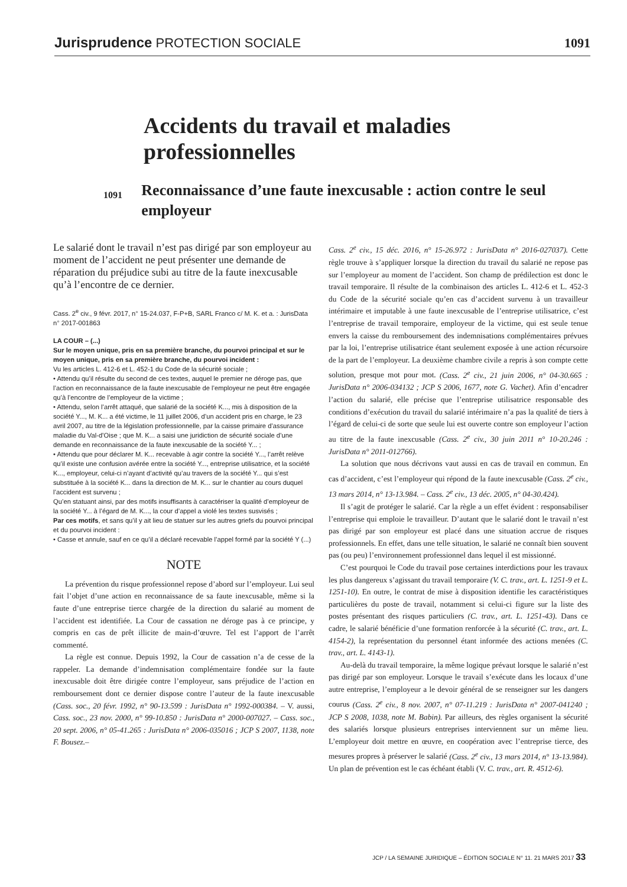Jurisprudence PROTECTION SOCIALE
1091
Accidents du travail et maladies professionnelles
1091
Reconnaissance d’une faute inexcusable : action contre le seul employeur
Le salarié dont le travail n’est pas dirigé par son employeur au moment de l’accident ne peut présenter une demande de réparation du préjudice subi au titre de la faute inexcusable qu’à l’encontre de ce dernier.
Cass. 2<sup>e</sup> civ., 9 févr. 2017, n° 15-24.037, F-P+B, SARL Franco c/ M. K. et a. : JurisData n° 2017-001863
LA COUR – (...)
Sur le moyen unique, pris en sa première branche, du pourvoi principal et sur le moyen unique, pris en sa première branche, du pourvoi incident :
Vu les articles L. 412-6 et L. 452-1 du Code de la sécurité sociale ;
• Attendu qu’il résulte du second de ces textes, auquel le premier ne déroge pas, que l’action en reconnaissance de la faute inexcusable de l’employeur ne peut être engagée qu’à l’encontre de l’employeur de la victime ;
• Attendu, selon l’arrêt attaqué, que salarié de la société K..., mis à disposition de la société Y..., M. K... a été victime, le 11 juillet 2006, d’un accident pris en charge, le 23 avril 2007, au titre de la législation professionnelle, par la caisse primaire d’assurance maladie du Val-d’Oise ; que M. K... a saisi une juridiction de sécurité sociale d’une demande en reconnaissance de la faute inexcusable de la société Y... ;
• Attendu que pour déclarer M. K... recevable à agir contre la société Y..., l’arrêt relève qu’il existe une confusion avérée entre la société Y..., entreprise utilisatrice, et la société K..., employeur, celui-ci n’ayant d’activité qu’au travers de la société Y... qui s’est substituée à la société K... dans la direction de M. K... sur le chantier au cours duquel l’accident est survenu ;
Qu’en statuant ainsi, par des motifs insuffisants à caractériser la qualité d’employeur de la société Y... à l’égard de M. K..., la cour d’appel a violé les textes susvisés ;
Par ces motifs, et sans qu’il y ait lieu de statuer sur les autres griefs du pourvoi principal et du pourvoi incident :
• Casse et annule, sauf en ce qu’il a déclaré recevable l’appel formé par la société Y (...)
NOTE
La prévention du risque professionnel repose d’abord sur l’employeur. Lui seul fait l’objet d’une action en reconnaissance de sa faute inexcusable, même si la faute d’une entreprise tierce chargée de la direction du salarié au moment de l’accident est identifiée. La Cour de cassation ne déroge pas à ce principe, y compris en cas de prêt illicite de main-d’œuvre. Tel est l’apport de l’arrêt commenté.
La règle est connue. Depuis 1992, la Cour de cassation n’a de cesse de la rappeler. La demande d’indemnisation complémentaire fondée sur la faute inexcusable doit être dirigée contre l’employeur, sans préjudice de l’action en remboursement dont ce dernier dispose contre l’auteur de la faute inexcusable (Cass. soc., 20 févr. 1992, n° 90-13.599 : JurisData n° 1992-000384. – V. aussi, Cass. soc., 23 nov. 2000, n° 99-10.850 : JurisData n° 2000-007027. – Cass. soc., 20 sept. 2006, n° 05-41.265 : JurisData n° 2006-035016 ; JCP S 2007, 1138, note F. Bousez.–
Cass. 2<sup>e</sup> civ., 15 déc. 2016, n° 15-26.972 : JurisData n° 2016-027037). Cette règle trouve à s’appliquer lorsque la direction du travail du salarié ne repose pas sur l’employeur au moment de l’accident. Son champ de prédilection est donc le travail temporaire. Il résulte de la combinaison des articles L. 412-6 et L. 452-3 du Code de la sécurité sociale qu’en cas d’accident survenu à un travailleur intérimaire et imputable à une faute inexcusable de l’entreprise utilisatrice, c’est l’entreprise de travail temporaire, employeur de la victime, qui est seule tenue envers la caisse du remboursement des indemnisations complémentaires prévues par la loi, l’entreprise utilisatrice étant seulement exposée à une action récursoire de la part de l’employeur. La deuxième chambre civile a repris à son compte cette solution, presque mot pour mot. (Cass. 2<sup>e</sup> civ., 21 juin 2006, n° 04-30.665 : JurisData n° 2006-034132 ; JCP S 2006, 1677, note G. Vachet). Afin d’encadrer l’action du salarié, elle précise que l’entreprise utilisatrice responsable des conditions d’exécution du travail du salarié intérimaire n’a pas la qualité de tiers à l’égard de celui-ci de sorte que seule lui est ouverte contre son employeur l’action au titre de la faute inexcusable (Cass. 2<sup>e</sup> civ., 30 juin 2011 n° 10-20.246 : JurisData n° 2011-012766).
La solution que nous décrivons vaut aussi en cas de travail en commun. En cas d’accident, c’est l’employeur qui répond de la faute inexcusable (Cass. 2<sup>e</sup> civ., 13 mars 2014, n° 13-13.984. – Cass. 2<sup>e</sup> civ., 13 déc. 2005, n° 04-30.424).
Il s’agit de protéger le salarié. Car la règle a un effet évident : responsabiliser l’entreprise qui emploie le travailleur. D’autant que le salarié dont le travail n’est pas dirigé par son employeur est placé dans une situation accrue de risques professionnels. En effet, dans une telle situation, le salarié ne connaît bien souvent pas (ou peu) l’environnement professionnel dans lequel il est missionné.
C’est pourquoi le Code du travail pose certaines interdictions pour les travaux les plus dangereux s’agissant du travail temporaire (V. C. trav., art. L. 1251-9 et L. 1251-10). En outre, le contrat de mise à disposition identifie les caractéristiques particulières du poste de travail, notamment si celui-ci figure sur la liste des postes présentant des risques particuliers (C. trav., art. L. 1251-43). Dans ce cadre, le salarié bénéficie d’une formation renforcée à la sécurité (C. trav., art. L. 4154-2), la représentation du personnel étant informée des actions menées (C. trav., art. L. 4143-1).
Au-delà du travail temporaire, la même logique prévaut lorsque le salarié n’est pas dirigé par son employeur. Lorsque le travail s’exécute dans les locaux d’une autre entreprise, l’employeur a le devoir général de se renseigner sur les dangers courus (Cass. 2<sup>e</sup> civ., 8 nov. 2007, n° 07-11.219 : JurisData n° 2007-041240 ; JCP S 2008, 1038, note M. Babin). Par ailleurs, des règles organisent la sécurité des salariés lorsque plusieurs entreprises interviennent sur un même lieu. L’employeur doit mettre en œuvre, en coopération avec l’entreprise tierce, des mesures propres à préserver le salarié (Cass. 2<sup>e</sup> civ., 13 mars 2014, n° 13-13.984). Un plan de prévention est le cas échéant établi (V. C. trav., art. R. 4512-6).
JCP / LA SEMAINE JURIDIQUE – ÉDITION SOCIALE N° 11. 21 MARS 2017 33